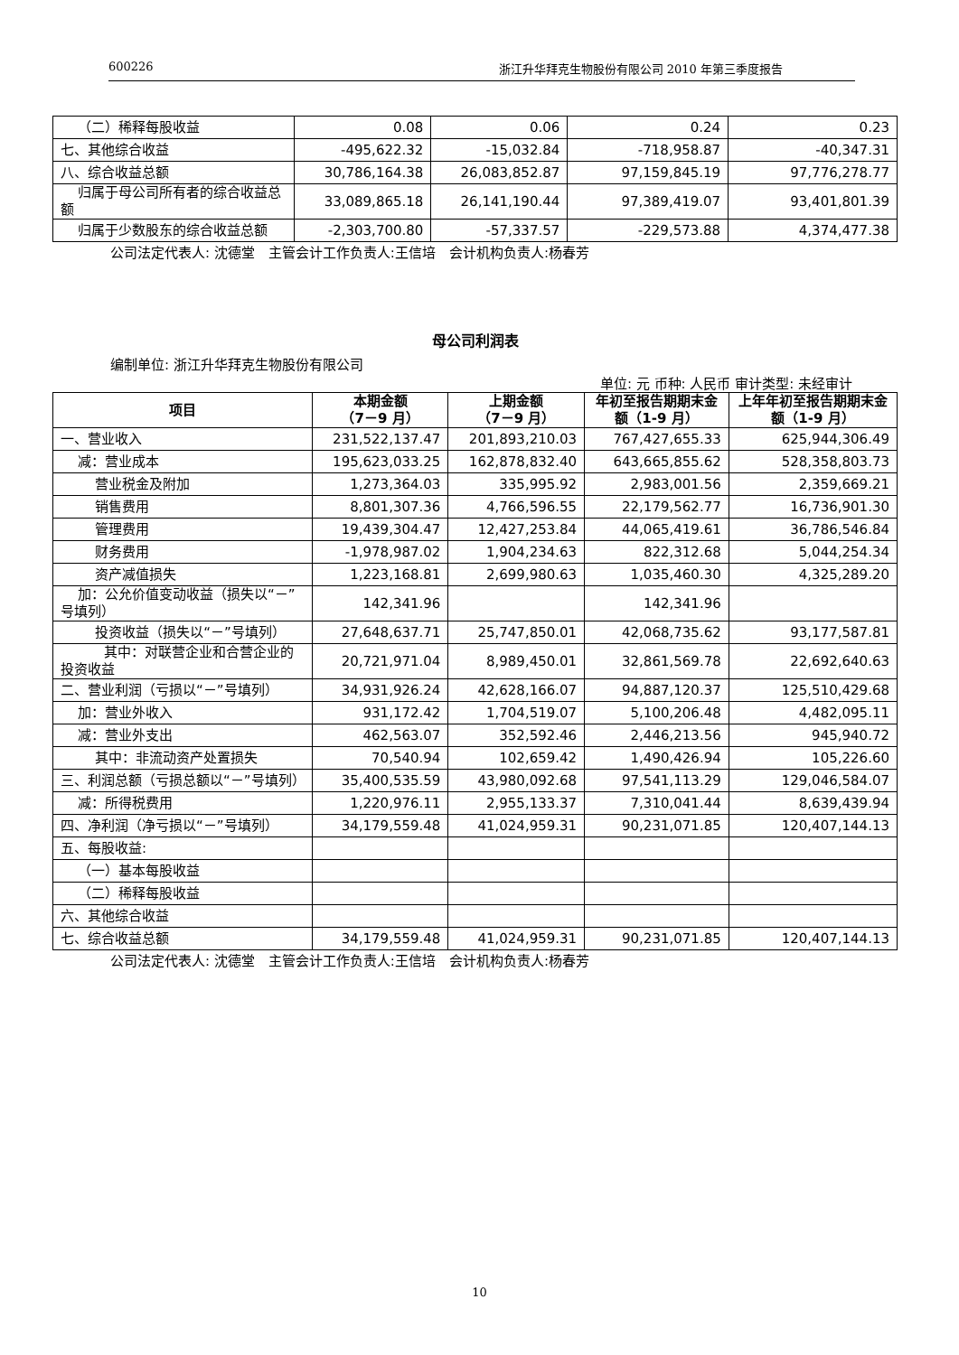600226 浙江升华拜克生物股份有限公司 2010 年第三季度报告
| （二）稀释每股收益 | 0.08 | 0.06 | 0.24 | 0.23 |
| 七、其他综合收益 | -495,622.32 | -15,032.84 | -718,958.87 | -40,347.31 |
| 八、综合收益总额 | 30,786,164.38 | 26,083,852.87 | 97,159,845.19 | 97,776,278.77 |
| 归属于母公司所有者的综合收益总额 | 33,089,865.18 | 26,141,190.44 | 97,389,419.07 | 93,401,801.39 |
| 归属于少数股东的综合收益总额 | -2,303,700.80 | -57,337.57 | -229,573.88 | 4,374,477.38 |
公司法定代表人: 沈德堂　主管会计工作负责人:王信培　会计机构负责人:杨春芳
母公司利润表
编制单位: 浙江升华拜克生物股份有限公司
单位: 元 币种: 人民币 审计类型: 未经审计
| 项目 | 本期金额 （7－9 月） | 上期金额 （7－9 月） | 年初至报告期期末金额（1-9 月） | 上年年初至报告期期末金额（1-9 月） |
| --- | --- | --- | --- | --- |
| 一、营业收入 | 231,522,137.47 | 201,893,210.03 | 767,427,655.33 | 625,944,306.49 |
| 减：营业成本 | 195,623,033.25 | 162,878,832.40 | 643,665,855.62 | 528,358,803.73 |
| 营业税金及附加 | 1,273,364.03 | 335,995.92 | 2,983,001.56 | 2,359,669.21 |
| 销售费用 | 8,801,307.36 | 4,766,596.55 | 22,179,562.77 | 16,736,901.30 |
| 管理费用 | 19,439,304.47 | 12,427,253.84 | 44,065,419.61 | 36,786,546.84 |
| 财务费用 | -1,978,987.02 | 1,904,234.63 | 822,312.68 | 5,044,254.34 |
| 资产减值损失 | 1,223,168.81 | 2,699,980.63 | 1,035,460.30 | 4,325,289.20 |
| 加：公允价值变动收益（损失以“－”号填列） | 142,341.96 | | 142,341.96 | |
| 投资收益（损失以“－”号填列） | 27,648,637.71 | 25,747,850.01 | 42,068,735.62 | 93,177,587.81 |
| 其中：对联营企业和合营企业的投资收益 | 20,721,971.04 | 8,989,450.01 | 32,861,569.78 | 22,692,640.63 |
| 二、营业利润（亏损以“－”号填列） | 34,931,926.24 | 42,628,166.07 | 94,887,120.37 | 125,510,429.68 |
| 加：营业外收入 | 931,172.42 | 1,704,519.07 | 5,100,206.48 | 4,482,095.11 |
| 减：营业外支出 | 462,563.07 | 352,592.46 | 2,446,213.56 | 945,940.72 |
| 其中：非流动资产处置损失 | 70,540.94 | 102,659.42 | 1,490,426.94 | 105,226.60 |
| 三、利润总额（亏损总额以“－”号填列） | 35,400,535.59 | 43,980,092.68 | 97,541,113.29 | 129,046,584.07 |
| 减：所得税费用 | 1,220,976.11 | 2,955,133.37 | 7,310,041.44 | 8,639,439.94 |
| 四、净利润（净亏损以“－”号填列） | 34,179,559.48 | 41,024,959.31 | 90,231,071.85 | 120,407,144.13 |
| 五、每股收益: | | | | |
| （一）基本每股收益 | | | | |
| （二）稀释每股收益 | | | | |
| 六、其他综合收益 | | | | |
| 七、综合收益总额 | 34,179,559.48 | 41,024,959.31 | 90,231,071.85 | 120,407,144.13 |
公司法定代表人: 沈德堂　主管会计工作负责人:王信培　会计机构负责人:杨春芳
10